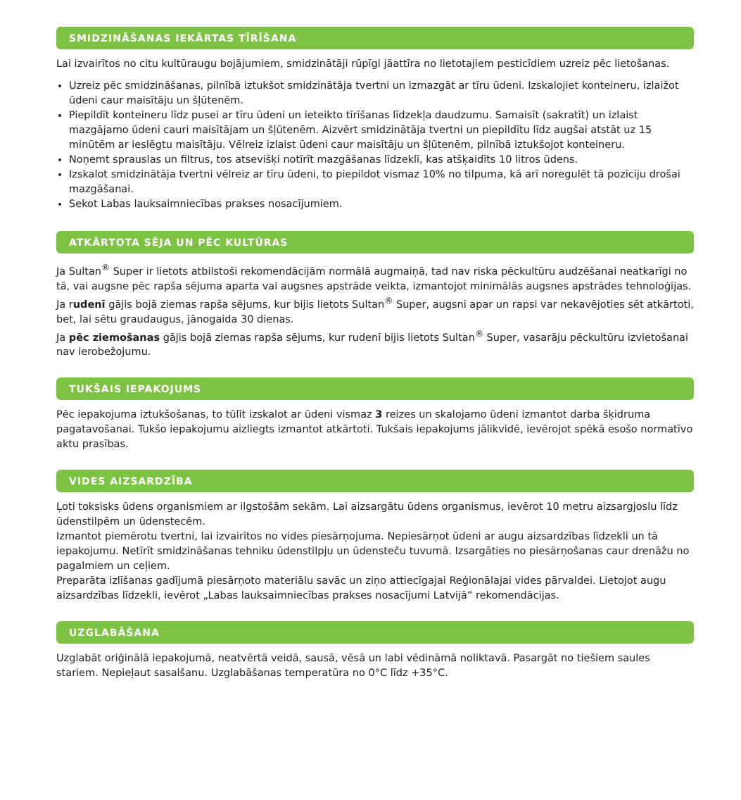SMIDZINĀŠANAS IEKĀRTAS TĪRĪŠANA
Lai izvairītos no citu kultūraugu bojājumiem, smidzinātāji rūpīgi jāattīra no lietotajiem pesticīdiem uzreiz pēc lietošanas.
Uzreiz pēc smidzināšanas, pilnībā iztukšot smidzinātāja tvertni un izmazgāt ar tīru ūdeni. Izskalojiet konteineru, izlaižot ūdeni caur maisītāju un šļūtenēm.
Piepildīt konteineru līdz pusei ar tīru ūdeni un ieteikto tīrīšanas līdzekļa daudzumu. Samaisīt (sakratīt) un izlaist mazgājamo ūdeni cauri maisītājam un šļūtenēm. Aizvērt smidzinātāja tvertni un piepildītu līdz augšai atstāt uz 15 minūtēm ar ieslēgtu maisītāju. Vēlreiz izlaist ūdeni caur maisītāju un šļūtenēm, pilnībā iztukšojot konteineru.
Noņemt sprauslas un filtrus, tos atsevišķi notīrīt mazgāšanas līdzeklī, kas atšķaidīts 10 litros ūdens.
Izskalot smidzinātāja tvertni vēlreiz ar tīru ūdeni, to piepildot vismaz 10% no tilpuma, kā arī noregulēt tā pozīciju drošai mazgāšanai.
Sekot Labas lauksaimniecības prakses nosacījumiem.
ATKĀRTOTA SĒJA UN PĒC KULTŪRAS
Ja Sultan<sup>®</sup> Super ir lietots atbilstoši rekomendācijām normālā augmaiņā, tad nav riska pēckultūru audzēšanai neatkarīgi no tā, vai augsne pēc rapša sējuma aparta vai augsnes apstrāde veikta, izmantojot minimālās augsnes apstrādes tehnoloģijas.
Ja rudenī gājis bojā ziemas rapša sējums, kur bijis lietots Sultan<sup>®</sup> Super, augsni apar un rapsi var nekavējoties sēt atkārtoti, bet, lai sētu graudaugus, jānogaida 30 dienas.
Ja pēc ziemošanas gājis bojā ziemas rapša sējums, kur rudenī bijis lietots Sultan<sup>®</sup> Super, vasarāju pēckultūru izvietošanai nav ierobežojumu.
TUKŠAIS IEPAKOJUMS
Pēc iepakojuma iztukšošanas, to tūlīt izskalot ar ūdeni vismaz 3 reizes un skalojamo ūdeni izmantot darba šķidruma pagatavošanai. Tukšo iepakojumu aizliegts izmantot atkārtoti. Tukšais iepakojums jālikvidē, ievērojot spēkā esošo normatīvo aktu prasības.
VIDES AIZSARDZĪBA
Ļoti toksisks ūdens organismiem ar ilgstošām sekām. Lai aizsargātu ūdens organismus, ievērot 10 metru aizsargjoslu līdz ūdenstilpēm un ūdenstecēm.
Izmantot piemērotu tvertni, lai izvairītos no vides piesārņojuma. Nepiesārņot ūdeni ar augu aizsardzības līdzekli un tā iepakojumu. Netīrīt smidzināšanas tehniku ūdenstilpju un ūdensteču tuvumā. Izsargāties no piesārņošanas caur drenāžu no pagalmiem un ceļiem.
Preparāta izlīšanas gadījumā piesārņoto materiālu savāc un ziņo attiecīgajai Reģionālajai vides pārvaldei. Lietojot augu aizsardzības līdzekli, ievērot „Labas lauksaimniecības prakses nosacījumi Latvijā” rekomendācijas.
UZGLABĀŠANA
Uzglabāt oriģinālā iepakojumā, neatvērtā veidā, sausā, vēsā un labi vēdināmā noliktavā. Pasargāt no tiešiem saules stariem. Nepieļaut sasalšanu. Uzglabāšanas temperatūra no 0°C līdz +35°C.